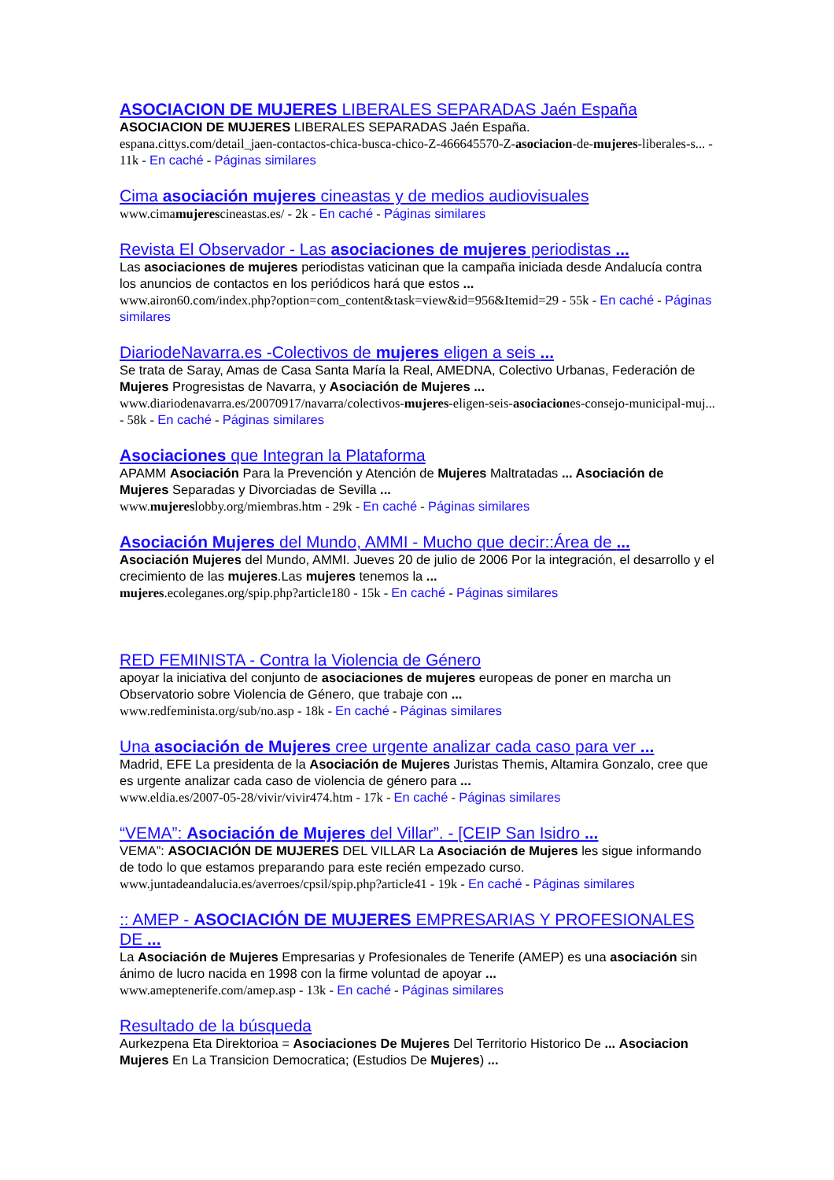ASOCIACION DE MUJERES LIBERALES SEPARADAS Jaén España
ASOCIACION DE MUJERES LIBERALES SEPARADAS Jaén España.
espana.cittys.com/detail_jaen-contactos-chica-busca-chico-Z-466645570-Z-asociacion-de-mujeres-liberales-s... - 11k - En caché - Páginas similares
Cima asociación mujeres cineastas y de medios audiovisuales
www.cimamujerescineastas.es/ - 2k - En caché - Páginas similares
Revista El Observador - Las asociaciones de mujeres periodistas ...
Las asociaciones de mujeres periodistas vaticinan que la campaña iniciada desde Andalucía contra los anuncios de contactos en los periódicos hará que estos ...
www.airon60.com/index.php?option=com_content&task=view&id=956&Itemid=29 - 55k - En caché - Páginas similares
DiariodeNavarra.es -Colectivos de mujeres eligen a seis ...
Se trata de Saray, Amas de Casa Santa María la Real, AMEDNA, Colectivo Urbanas, Federación de Mujeres Progresistas de Navarra, y Asociación de Mujeres ...
www.diariodenavarra.es/20070917/navarra/colectivos-mujeres-eligen-seis-asociaciones-consejo-municipal-muj... - 58k - En caché - Páginas similares
Asociaciones que Integran la Plataforma
APAMM Asociación Para la Prevención y Atención de Mujeres Maltratadas ... Asociación de Mujeres Separadas y Divorciadas de Sevilla ...
www.mujereslobby.org/miembras.htm - 29k - En caché - Páginas similares
Asociación Mujeres del Mundo, AMMI - Mucho que decir::Área de ...
Asociación Mujeres del Mundo, AMMI. Jueves 20 de julio de 2006 Por la integración, el desarrollo y el crecimiento de las mujeres.Las mujeres tenemos la ...
mujeres.ecoleganes.org/spip.php?article180 - 15k - En caché - Páginas similares
RED FEMINISTA - Contra la Violencia de Género
apoyar la iniciativa del conjunto de asociaciones de mujeres europeas de poner en marcha un Observatorio sobre Violencia de Género, que trabaje con ...
www.redfeminista.org/sub/no.asp - 18k - En caché - Páginas similares
Una asociación de Mujeres cree urgente analizar cada caso para ver ...
Madrid, EFE La presidenta de la Asociación de Mujeres Juristas Themis, Altamira Gonzalo, cree que es urgente analizar cada caso de violencia de género para ...
www.eldia.es/2007-05-28/vivir/vivir474.htm - 17k - En caché - Páginas similares
“VEMA”: Asociación de Mujeres del Villar”. - [CEIP San Isidro ...
VEMA”: ASOCIACIÓN DE MUJERES DEL VILLAR La Asociación de Mujeres les sigue informando de todo lo que estamos preparando para este recién empezado curso.
www.juntadeandalucia.es/averroes/cpsil/spip.php?article41 - 19k - En caché - Páginas similares
:: AMEP - ASOCIACIÓN DE MUJERES EMPRESARIAS Y PROFESIONALES DE ...
La Asociación de Mujeres Empresarias y Profesionales de Tenerife (AMEP) es una asociación sin ánimo de lucro nacida en 1998 con la firme voluntad de apoyar ...
www.ameptenerife.com/amep.asp - 13k - En caché - Páginas similares
Resultado de la búsqueda
Aurkezpena Eta Direktorioa = Asociaciones De Mujeres Del Territorio Historico De ... Asociacion Mujeres En La Transicion Democratica; (Estudios De Mujeres) ...